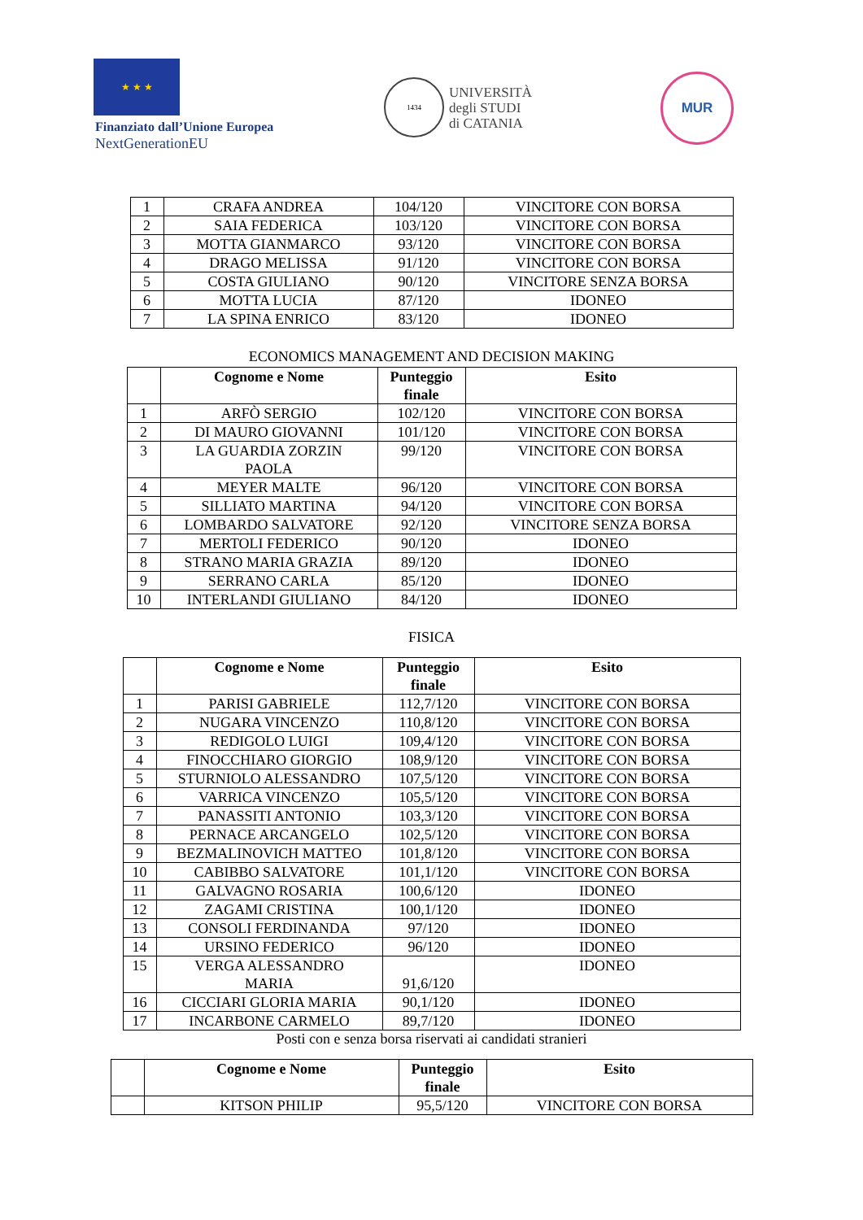★ ★ ★
Finanziato dall’Unione Europea
NextGenerationEU
1434
UNIVERSITÀ
degli STUDI
di CATANIA
MUR
| 1 | CRAFA ANDREA | 104/120 | VINCITORE CON BORSA |
| 2 | SAIA FEDERICA | 103/120 | VINCITORE CON BORSA |
| 3 | MOTTA GIANMARCO | 93/120 | VINCITORE CON BORSA |
| 4 | DRAGO MELISSA | 91/120 | VINCITORE CON BORSA |
| 5 | COSTA GIULIANO | 90/120 | VINCITORE SENZA BORSA |
| 6 | MOTTA LUCIA | 87/120 | IDONEO |
| 7 | LA SPINA ENRICO | 83/120 | IDONEO |
ECONOMICS MANAGEMENT AND DECISION MAKING
| | Cognome e Nome | Punteggio finale | Esito |
| --- | --- | --- | --- |
| 1 | ARFÒ SERGIO | 102/120 | VINCITORE CON BORSA |
| 2 | DI MAURO GIOVANNI | 101/120 | VINCITORE CON BORSA |
| 3 | LA GUARDIA ZORZIN PAOLA | 99/120 | VINCITORE CON BORSA |
| 4 | MEYER MALTE | 96/120 | VINCITORE CON BORSA |
| 5 | SILLIATO MARTINA | 94/120 | VINCITORE CON BORSA |
| 6 | LOMBARDO SALVATORE | 92/120 | VINCITORE SENZA BORSA |
| 7 | MERTOLI FEDERICO | 90/120 | IDONEO |
| 8 | STRANO MARIA GRAZIA | 89/120 | IDONEO |
| 9 | SERRANO CARLA | 85/120 | IDONEO |
| 10 | INTERLANDI GIULIANO | 84/120 | IDONEO |
FISICA
| | Cognome e Nome | Punteggio finale | Esito |
| --- | --- | --- | --- |
| 1 | PARISI GABRIELE | 112,7/120 | VINCITORE CON BORSA |
| 2 | NUGARA VINCENZO | 110,8/120 | VINCITORE CON BORSA |
| 3 | REDIGOLO LUIGI | 109,4/120 | VINCITORE CON BORSA |
| 4 | FINOCCHIARO GIORGIO | 108,9/120 | VINCITORE CON BORSA |
| 5 | STURNIOLO ALESSANDRO | 107,5/120 | VINCITORE CON BORSA |
| 6 | VARRICA VINCENZO | 105,5/120 | VINCITORE CON BORSA |
| 7 | PANASSITI ANTONIO | 103,3/120 | VINCITORE CON BORSA |
| 8 | PERNACE ARCANGELO | 102,5/120 | VINCITORE CON BORSA |
| 9 | BEZMALINOVICH MATTEO | 101,8/120 | VINCITORE CON BORSA |
| 10 | CABIBBO SALVATORE | 101,1/120 | VINCITORE CON BORSA |
| 11 | GALVAGNO ROSARIA | 100,6/120 | IDONEO |
| 12 | ZAGAMI CRISTINA | 100,1/120 | IDONEO |
| 13 | CONSOLI FERDINANDA | 97/120 | IDONEO |
| 14 | URSINO FEDERICO | 96/120 | IDONEO |
| 15 | VERGA ALESSANDRO MARIA | 91,6/120 | IDONEO |
| 16 | CICCIARI GLORIA MARIA | 90,1/120 | IDONEO |
| 17 | INCARBONE CARMELO | 89,7/120 | IDONEO |
Posti con e senza borsa riservati ai candidati stranieri
| | Cognome e Nome | Punteggio finale | Esito |
| --- | --- | --- | --- |
| | KITSON PHILIP | 95,5/120 | VINCITORE CON BORSA |